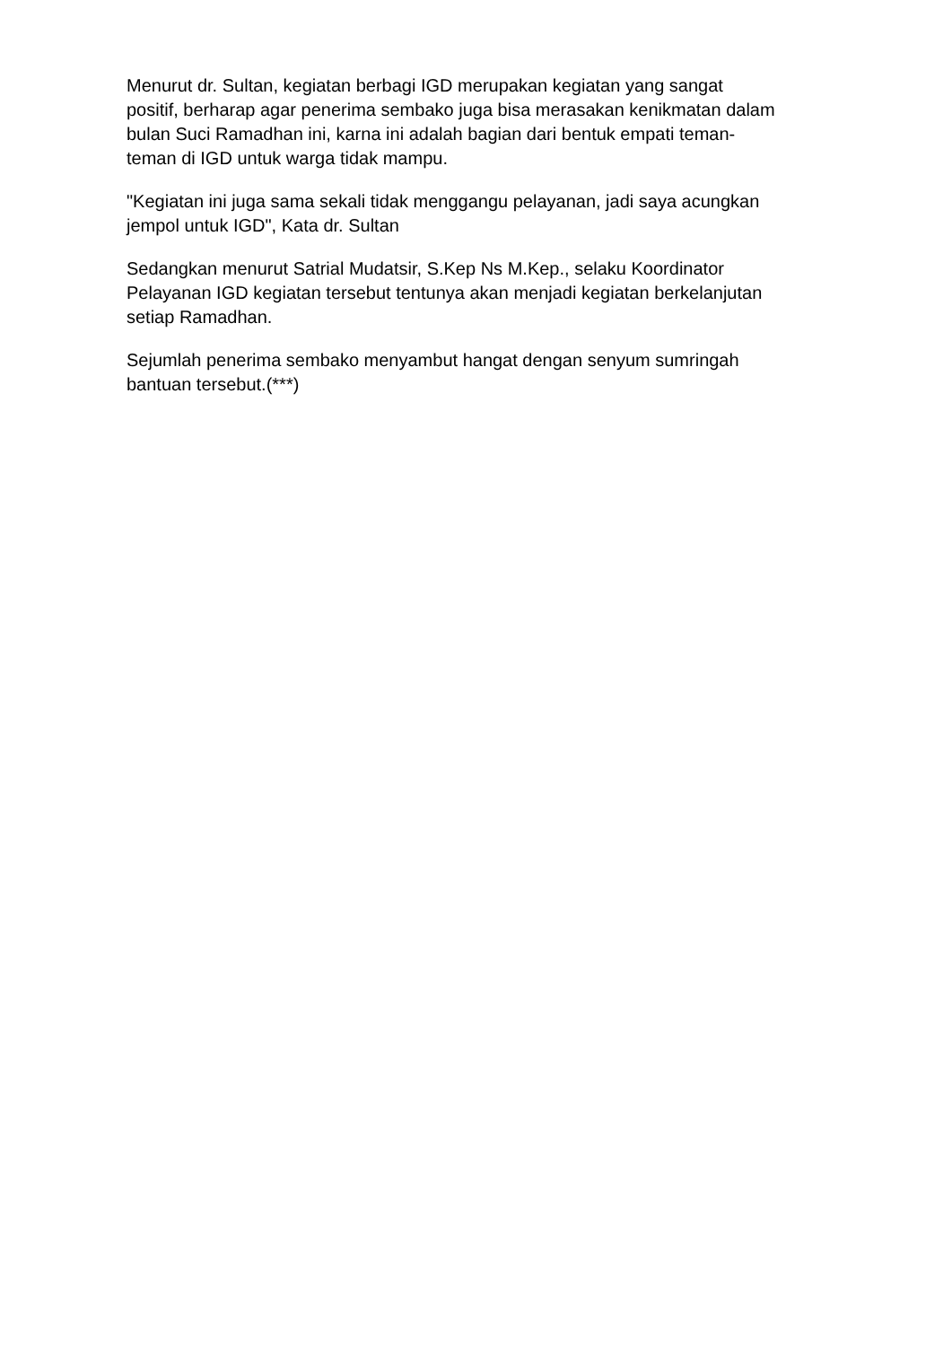Menurut dr. Sultan, kegiatan berbagi IGD merupakan kegiatan yang sangat
positif, berharap agar penerima sembako juga bisa merasakan kenikmatan dalam
bulan Suci Ramadhan ini, karna ini adalah bagian dari bentuk empati teman-
teman di IGD untuk warga tidak mampu.
"Kegiatan ini juga sama sekali tidak menggangu pelayanan, jadi saya acungkan
jempol untuk IGD", Kata dr. Sultan
Sedangkan menurut Satrial Mudatsir, S.Kep Ns M.Kep., selaku Koordinator
Pelayanan IGD kegiatan tersebut tentunya akan menjadi kegiatan berkelanjutan
setiap Ramadhan.
Sejumlah penerima sembako menyambut hangat dengan senyum sumringah
bantuan tersebut.(***)